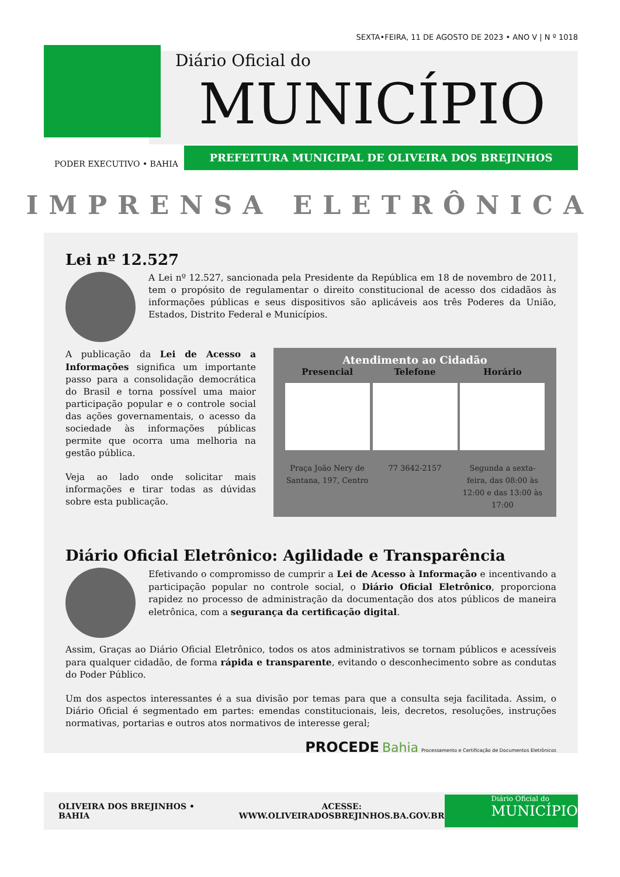SEXTA•FEIRA, 11 DE AGOSTO DE 2023 • ANO V | N º 1018
Diário Oficial do
MUNICÍPIO
PODER EXECUTIVO • BAHIA
PREFEITURA MUNICIPAL DE OLIVEIRA DOS BREJINHOS
IMPRENSA ELETRÔNICA
Lei nº 12.527
A Lei nº 12.527, sancionada pela Presidente da República em 18 de novembro de 2011, tem o propósito de regulamentar o direito constitucional de acesso dos cidadãos às informações públicas e seus dispositivos são aplicáveis aos três Poderes da União, Estados, Distrito Federal e Municípios.
Atendimento ao Cidadão
Presencial
Praça João Nery de Santana, 197, Centro
Telefone
77 3642-2157
Horário
Segunda a sexta-feira, das 08:00 às 12:00 e das 13:00 às 17:00
A publicação da Lei de Acesso a Informações significa um importante passo para a consolidação democrática do Brasil e torna possível uma maior participação popular e o controle social das ações governamentais, o acesso da sociedade às informações públicas permite que ocorra uma melhoria na gestão pública.
Veja ao lado onde solicitar mais informações e tirar todas as dúvidas sobre esta publicação.
Diário Oficial Eletrônico: Agilidade e Transparência
Efetivando o compromisso de cumprir a Lei de Acesso à Informação e incentivando a participação popular no controle social, o Diário Oficial Eletrônico, proporciona rapidez no processo de administração da documentação dos atos públicos de maneira eletrônica, com a segurança da certificação digital.
Assim, Graças ao Diário Oficial Eletrônico, todos os atos administrativos se tornam públicos e acessíveis para qualquer cidadão, de forma rápida e transparente, evitando o desconhecimento sobre as condutas do Poder Público.
Um dos aspectos interessantes é a sua divisão por temas para que a consulta seja facilitada. Assim, o Diário Oficial é segmentado em partes: emendas constitucionais, leis, decretos, resoluções, instruções normativas, portarias e outros atos normativos de interesse geral;
PROCEDE Bahia Processamento e Certificação de Documentos Eletrônicos
OLIVEIRA DOS BREJINHOS • BAHIA
ACESSE:
WWW.OLIVEIRADOSBREJINHOS.BA.GOV.BR
Diário Oficial do
MUNICÍPIO